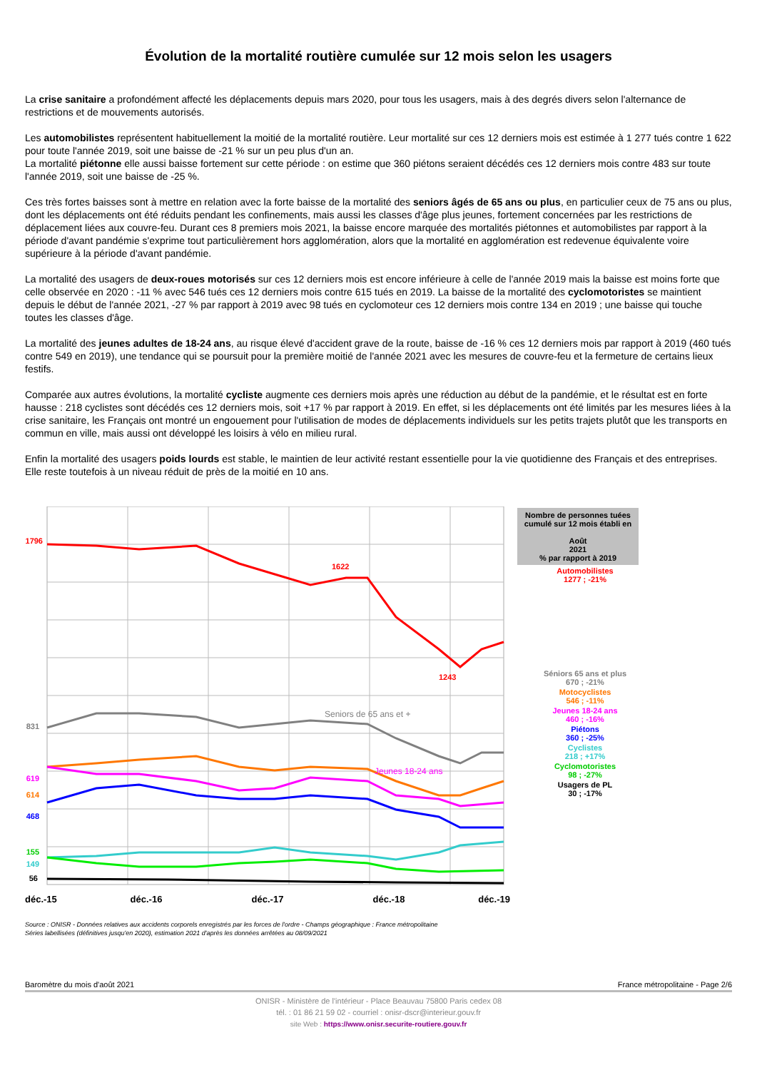Évolution de la mortalité routière cumulée sur 12 mois selon les usagers
La crise sanitaire a profondément affecté les déplacements depuis mars 2020, pour tous les usagers, mais à des degrés divers selon l'alternance de restrictions et de mouvements autorisés.
Les automobilistes représentent habituellement la moitié de la mortalité routière. Leur mortalité sur ces 12 derniers mois est estimée à 1 277 tués contre 1 622 pour toute l'année 2019, soit une baisse de -21 % sur un peu plus d'un an.
La mortalité piétonne elle aussi baisse fortement sur cette période : on estime que 360 piétons seraient décédés ces 12 derniers mois contre 483 sur toute l'année 2019, soit une baisse de -25 %.
Ces très fortes baisses sont à mettre en relation avec la forte baisse de la mortalité des seniors âgés de 65 ans ou plus, en particulier ceux de 75 ans ou plus, dont les déplacements ont été réduits pendant les confinements, mais aussi les classes d'âge plus jeunes, fortement concernées par les restrictions de déplacement liées aux couvre-feu. Durant ces 8 premiers mois 2021, la baisse encore marquée des mortalités piétonnes et automobilistes par rapport à la période d'avant pandémie s'exprime tout particulièrement hors agglomération, alors que la mortalité en agglomération est redevenue équivalente voire supérieure à la période d'avant pandémie.
La mortalité des usagers de deux-roues motorisés sur ces 12 derniers mois est encore inférieure à celle de l'année 2019 mais la baisse est moins forte que celle observée en 2020 : -11 % avec 546 tués ces 12 derniers mois contre 615 tués en 2019. La baisse de la mortalité des cyclomotoristes se maintient depuis le début de l'année 2021, -27 % par rapport à 2019 avec 98 tués en cyclomoteur ces 12 derniers mois contre 134 en 2019 ; une baisse qui touche toutes les classes d'âge.
La mortalité des jeunes adultes de 18-24 ans, au risque élevé d'accident grave de la route, baisse de -16 % ces 12 derniers mois par rapport à 2019 (460 tués contre 549 en 2019), une tendance qui se poursuit pour la première moitié de l'année 2021 avec les mesures de couvre-feu et la fermeture de certains lieux festifs.
Comparée aux autres évolutions, la mortalité cycliste augmente ces derniers mois après une réduction au début de la pandémie, et le résultat est en forte hausse : 218 cyclistes sont décédés ces 12 derniers mois, soit +17 % par rapport à 2019. En effet, si les déplacements ont été limités par les mesures liées à la crise sanitaire, les Français ont montré un engouement pour l'utilisation de modes de déplacements individuels sur les petits trajets plutôt que les transports en commun en ville, mais aussi ont développé les loisirs à vélo en milieu rural.
Enfin la mortalité des usagers poids lourds est stable, le maintien de leur activité restant essentielle pour la vie quotidienne des Français et des entreprises. Elle reste toutefois à un niveau réduit de près de la moitié en 10 ans.
1796
831
619
614
468
155
149
56
1622
1243
Seniors de 65 ans et +
Jeunes 18-24 ans
déc.-15
déc.-16
déc.-17
déc.-18
déc.-19
Nombre de personnes tuées cumulé sur 12 mois établi en
Août
2021
% par rapport à 2019
Automobilistes
1277 ; -21%
Séniors 65 ans et plus
670 ; -21%
Motocyclistes
546 ; -11%
Jeunes 18-24 ans
460 ; -16%
Piétons
360 ; -25%
Cyclistes
218 ; +17%
Cyclomotoristes
98 ; -27%
Usagers de PL
30 ; -17%
Source : ONISR - Données relatives aux accidents corporels enregistrés par les forces de l'ordre - Champs géographique : France métropolitaine
Séries labellisées (définitives jusqu'en 2020), estimation 2021 d'après les données arrêtées au 08/09/2021
Baromètre du mois d'août 2021 France métropolitaine - Page 2/6
ONISR - Ministère de l'intérieur - Place Beauvau 75800 Paris cedex 08
tél. : 01 86 21 59 02 - courriel : onisr-dscr@interieur.gouv.fr
site Web : https://www.onisr.securite-routiere.gouv.fr